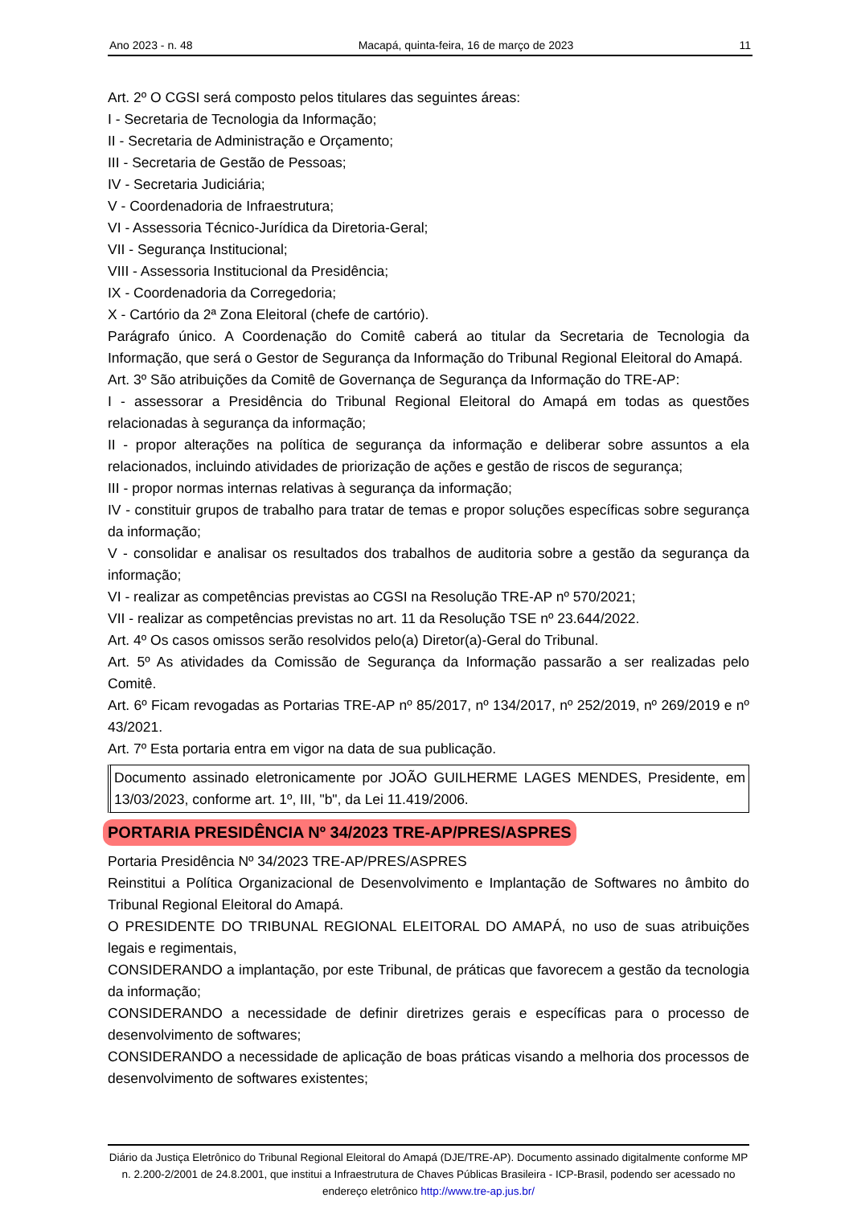Ano 2023 - n. 48 Macapá, quinta-feira, 16 de março de 2023 11
Art. 2º O CGSI será composto pelos titulares das seguintes áreas:
I - Secretaria de Tecnologia da Informação;
II - Secretaria de Administração e Orçamento;
III - Secretaria de Gestão de Pessoas;
IV - Secretaria Judiciária;
V - Coordenadoria de Infraestrutura;
VI - Assessoria Técnico-Jurídica da Diretoria-Geral;
VII - Segurança Institucional;
VIII - Assessoria Institucional da Presidência;
IX - Coordenadoria da Corregedoria;
X - Cartório da 2ª Zona Eleitoral (chefe de cartório).
Parágrafo único. A Coordenação do Comitê caberá ao titular da Secretaria de Tecnologia da Informação, que será o Gestor de Segurança da Informação do Tribunal Regional Eleitoral do Amapá.
Art. 3º São atribuições da Comitê de Governança de Segurança da Informação do TRE-AP:
I - assessorar a Presidência do Tribunal Regional Eleitoral do Amapá em todas as questões relacionadas à segurança da informação;
II - propor alterações na política de segurança da informação e deliberar sobre assuntos a ela relacionados, incluindo atividades de priorização de ações e gestão de riscos de segurança;
III - propor normas internas relativas à segurança da informação;
IV - constituir grupos de trabalho para tratar de temas e propor soluções específicas sobre segurança da informação;
V - consolidar e analisar os resultados dos trabalhos de auditoria sobre a gestão da segurança da informação;
VI - realizar as competências previstas ao CGSI na Resolução TRE-AP nº 570/2021;
VII - realizar as competências previstas no art. 11 da Resolução TSE nº 23.644/2022.
Art. 4º Os casos omissos serão resolvidos pelo(a) Diretor(a)-Geral do Tribunal.
Art. 5º As atividades da Comissão de Segurança da Informação passarão a ser realizadas pelo Comitê.
Art. 6º Ficam revogadas as Portarias TRE-AP nº 85/2017, nº 134/2017, nº 252/2019, nº 269/2019 e nº 43/2021.
Art. 7º Esta portaria entra em vigor na data de sua publicação.
Documento assinado eletronicamente por JOÃO GUILHERME LAGES MENDES, Presidente, em 13/03/2023, conforme art. 1º, III, "b", da Lei 11.419/2006.
PORTARIA PRESIDÊNCIA Nº 34/2023 TRE-AP/PRES/ASPRES
Portaria Presidência Nº 34/2023 TRE-AP/PRES/ASPRES
Reinstitui a Política Organizacional de Desenvolvimento e Implantação de Softwares no âmbito do Tribunal Regional Eleitoral do Amapá.
O PRESIDENTE DO TRIBUNAL REGIONAL ELEITORAL DO AMAPÁ, no uso de suas atribuições legais e regimentais,
CONSIDERANDO a implantação, por este Tribunal, de práticas que favorecem a gestão da tecnologia da informação;
CONSIDERANDO a necessidade de definir diretrizes gerais e específicas para o processo de desenvolvimento de softwares;
CONSIDERANDO a necessidade de aplicação de boas práticas visando a melhoria dos processos de desenvolvimento de softwares existentes;
Diário da Justiça Eletrônico do Tribunal Regional Eleitoral do Amapá (DJE/TRE-AP). Documento assinado digitalmente conforme MP n. 2.200-2/2001 de 24.8.2001, que institui a Infraestrutura de Chaves Públicas Brasileira - ICP-Brasil, podendo ser acessado no endereço eletrônico http://www.tre-ap.jus.br/